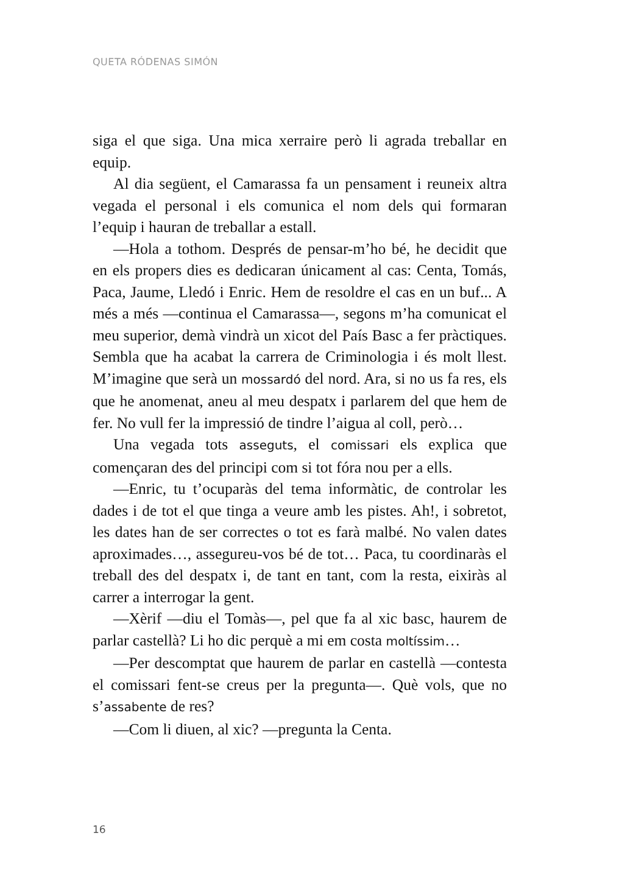QUETA RÓDENAS SIMÓN
siga el que siga. Una mica xerraire però li agrada treballar en equip.
Al dia següent, el Camarassa fa un pensament i reuneix altra vegada el personal i els comunica el nom dels qui formaran l’equip i hauran de treballar a estall.
—Hola a tothom. Després de pensar-m’ho bé, he decidit que en els propers dies es dedicaran únicament al cas: Centa, Tomás, Paca, Jaume, Lledó i Enric. Hem de resoldre el cas en un buf... A més a més —continua el Camarassa—, segons m’ha comunicat el meu superior, demà vindrà un xicot del País Basc a fer pràctiques. Sembla que ha acabat la carrera de Criminologia i és molt llest. M’imagine que serà un mossardó del nord. Ara, si no us fa res, els que he anomenat, aneu al meu despatx i parlarem del que hem de fer. No vull fer la impressió de tindre l’aigua al coll, però…
Una vegada tots asseguts, el comissari els explica que començaran des del principi com si tot fóra nou per a ells.
—Enric, tu t’ocuparàs del tema informàtic, de controlar les dades i de tot el que tinga a veure amb les pistes. Ah!, i sobretot, les dates han de ser correctes o tot es farà malbé. No valen dates aproximades…, assegureu-vos bé de tot… Paca, tu coordinaràs el treball des del despatx i, de tant en tant, com la resta, eixiràs al carrer a interrogar la gent.
—Xèrif —diu el Tomàs—, pel que fa al xic basc, haurem de parlar castellà? Li ho dic perquè a mi em costa moltíssim…
—Per descomptat que haurem de parlar en castellà —contesta el comissari fent-se creus per la pregunta—. Què vols, que no s’assabente de res?
—Com li diuen, al xic? —pregunta la Centa.
16